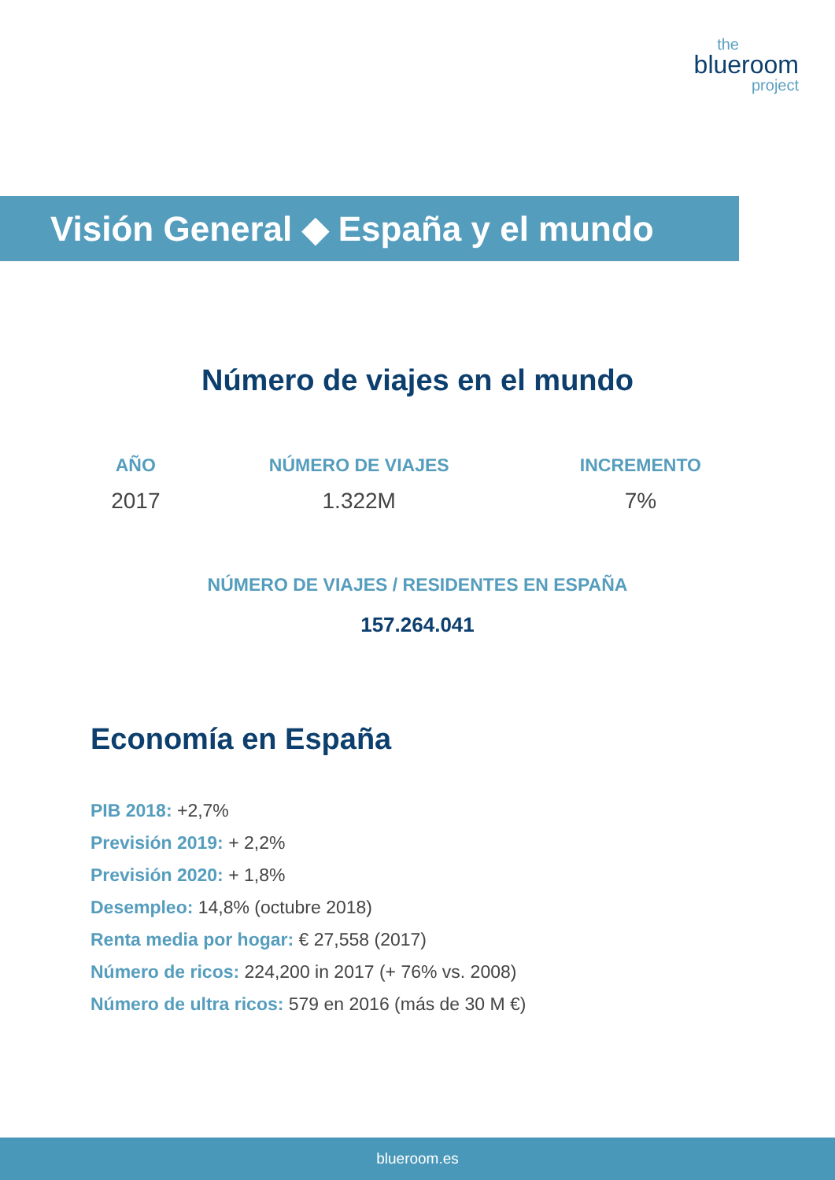the
blueroom
project
Visión General ◆ España y el mundo
Número de viajes en el mundo
| AÑO | NÚMERO DE VIAJES | INCREMENTO |
| --- | --- | --- |
| 2017 | 1.322M | 7% |
NÚMERO DE VIAJES / RESIDENTES EN ESPAÑA
157.264.041
Economía en España
PIB 2018: +2,7%
Previsión 2019: + 2,2%
Previsión 2020: + 1,8%
Desempleo: 14,8% (octubre 2018)
Renta media por hogar: € 27,558 (2017)
Número de ricos: 224,200 in 2017 (+ 76% vs. 2008)
Número de ultra ricos: 579 en 2016 (más de 30 M €)
blueroom.es